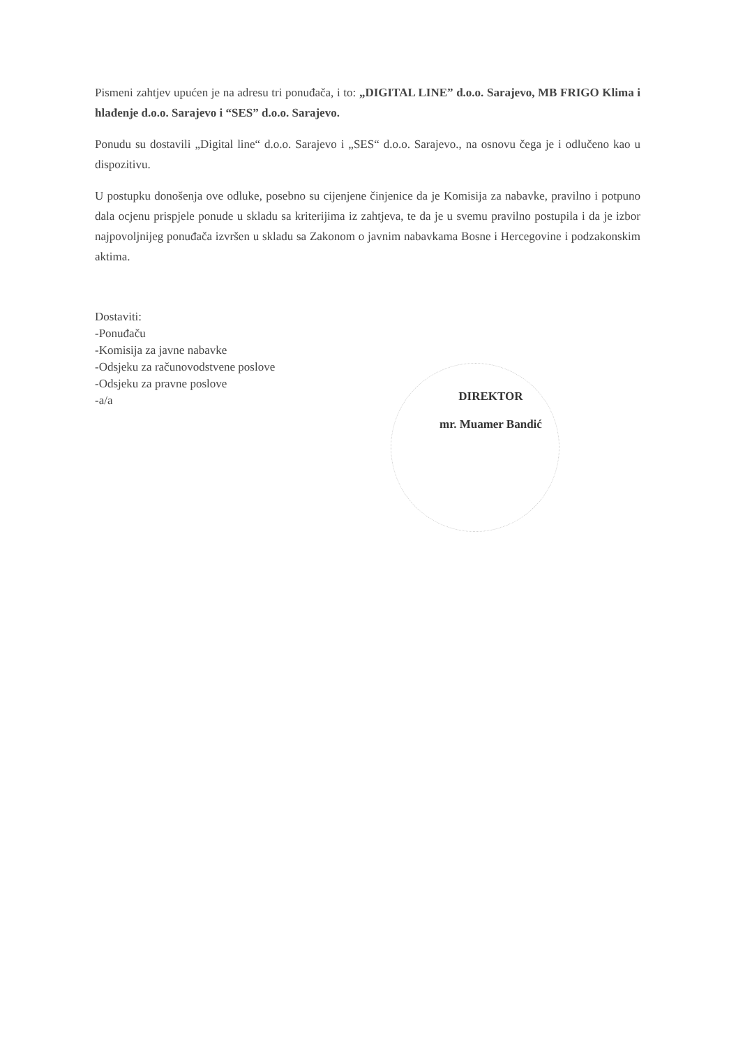Pismeni zahtjev upućen je na adresu tri ponuđača, i to: „DIGITAL LINE” d.o.o. Sarajevo, MB FRIGO Klima i hlađenje d.o.o. Sarajevo i “SES” d.o.o. Sarajevo.
Ponudu su dostavili „Digital line“ d.o.o. Sarajevo i „SES“ d.o.o. Sarajevo., na osnovu čega je i odlučeno kao u dispozitivu.
U postupku donošenja ove odluke, posebno su cijenjene činjenice da je Komisija za nabavke, pravilno i potpuno dala ocjenu prispjele ponude u skladu sa kriterijima iz zahtjeva, te da je u svemu pravilno postupila i da je izbor najpovoljnijeg ponuđača izvršen u skladu sa Zakonom o javnim nabavkama Bosne i Hercegovine i podzakonskim aktima.
Dostaviti:
-Ponuđaču
-Komisija za javne nabavke
-Odsjeku za računovodstvene poslove
-Odsjeku za pravne poslove
-a/a
DIREKTOR
mr. Muamer Bandić